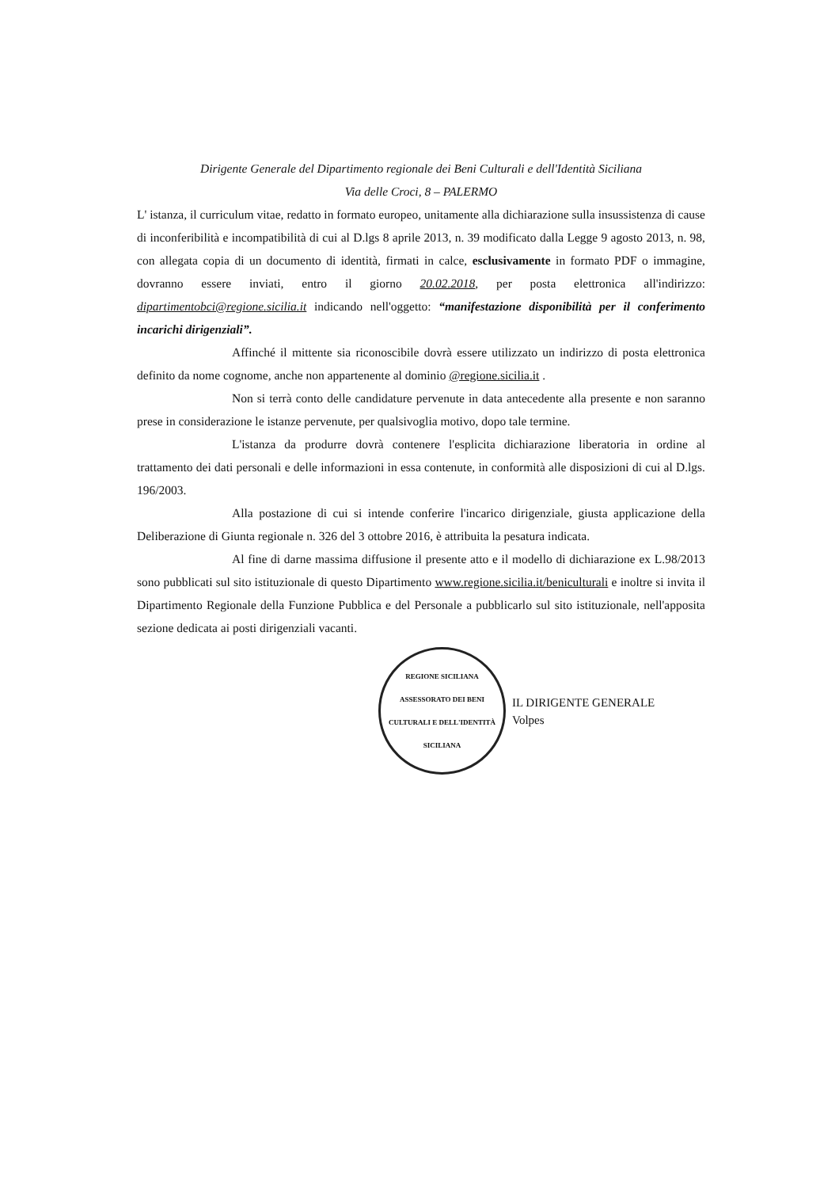Dirigente Generale del Dipartimento regionale dei Beni Culturali e dell'Identità Siciliana
Via delle Croci, 8 – PALERMO
L' istanza, il curriculum vitae, redatto in formato europeo, unitamente alla dichiarazione sulla insussistenza di cause di inconferibilità e incompatibilità di cui al D.lgs 8 aprile 2013, n. 39 modificato dalla Legge 9 agosto 2013, n. 98, con allegata copia di un documento di identità, firmati in calce, esclusivamente in formato PDF o immagine, dovranno essere inviati, entro il giorno 20.02.2018, per posta elettronica all'indirizzo: dipartimentobci@regione.sicilia.it indicando nell'oggetto: “manifestazione disponibilità per il conferimento incarichi dirigenziali”.
Affinché il mittente sia riconoscibile dovrà essere utilizzato un indirizzo di posta elettronica definito da nome cognome, anche non appartenente al dominio @regione.sicilia.it .
Non si terrà conto delle candidature pervenute in data antecedente alla presente e non saranno prese in considerazione le istanze pervenute, per qualsivoglia motivo, dopo tale termine.
L'istanza da produrre dovrà contenere l'esplicita dichiarazione liberatoria in ordine al trattamento dei dati personali e delle informazioni in essa contenute, in conformità alle disposizioni di cui al D.lgs. 196/2003.
Alla postazione di cui si intende conferire l'incarico dirigenziale, giusta applicazione della Deliberazione di Giunta regionale n. 326 del 3 ottobre 2016, è attribuita la pesatura indicata.
Al fine di darne massima diffusione il presente atto e il modello di dichiarazione ex L.98/2013 sono pubblicati sul sito istituzionale di questo Dipartimento www.regione.sicilia.it/beniculturali e inoltre si invita il Dipartimento Regionale della Funzione Pubblica e del Personale a pubblicarlo sul sito istituzionale, nell'apposita sezione dedicata ai posti dirigenziali vacanti.
REGIONE SICILIANA
ASSESSORATO DEI BENI CULTURALI E DELL'IDENTITÀ SICILIANA
IL DIRIGENTE GENERALE
Volpes